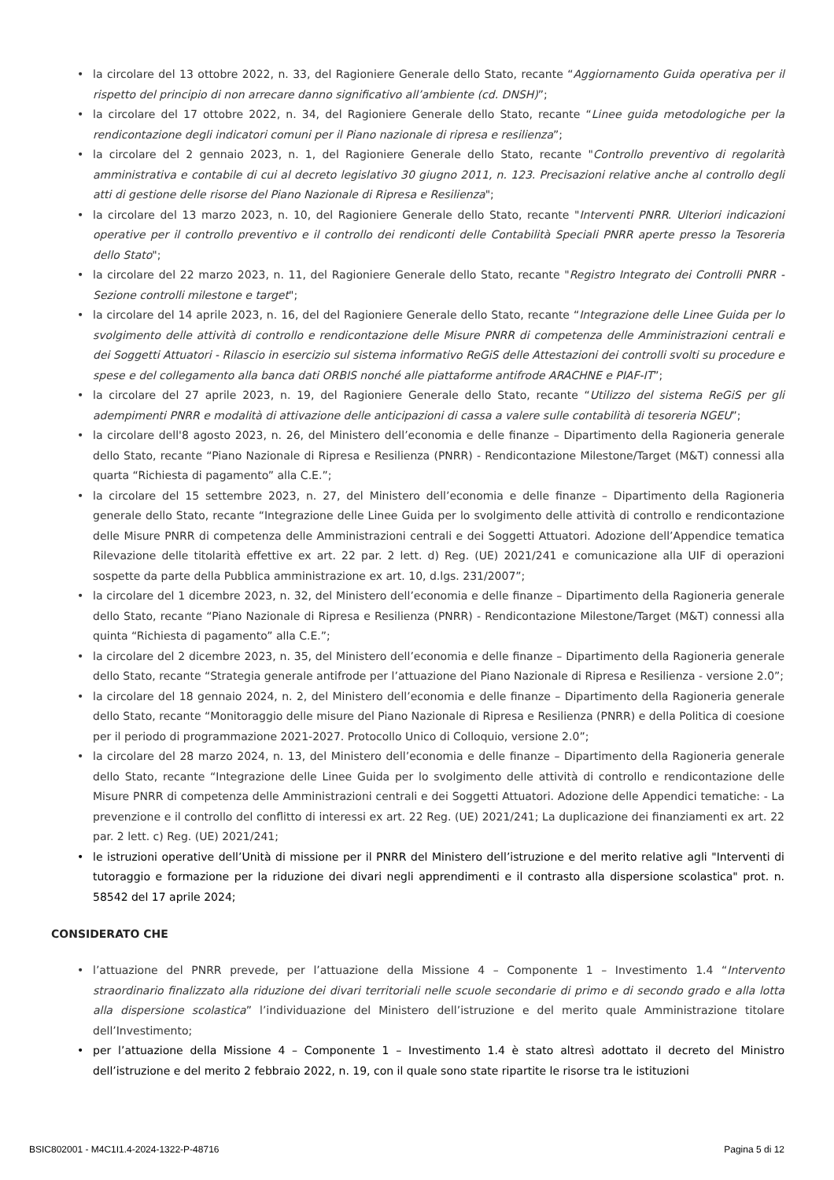• la circolare del 13 ottobre 2022, n. 33, del Ragioniere Generale dello Stato, recante “Aggiornamento Guida operativa per il rispetto del principio di non arrecare danno significativo all’ambiente (cd. DNSH)”;
• la circolare del 17 ottobre 2022, n. 34, del Ragioniere Generale dello Stato, recante “Linee guida metodologiche per la rendicontazione degli indicatori comuni per il Piano nazionale di ripresa e resilienza”;
• la circolare del 2 gennaio 2023, n. 1, del Ragioniere Generale dello Stato, recante "Controllo preventivo di regolarità amministrativa e contabile di cui al decreto legislativo 30 giugno 2011, n. 123. Precisazioni relative anche al controllo degli atti di gestione delle risorse del Piano Nazionale di Ripresa e Resilienza";
• la circolare del 13 marzo 2023, n. 10, del Ragioniere Generale dello Stato, recante "Interventi PNRR. Ulteriori indicazioni operative per il controllo preventivo e il controllo dei rendiconti delle Contabilità Speciali PNRR aperte presso la Tesoreria dello Stato";
• la circolare del 22 marzo 2023, n. 11, del Ragioniere Generale dello Stato, recante "Registro Integrato dei Controlli PNRR - Sezione controlli milestone e target";
• la circolare del 14 aprile 2023, n. 16, del del Ragioniere Generale dello Stato, recante “Integrazione delle Linee Guida per lo svolgimento delle attività di controllo e rendicontazione delle Misure PNRR di competenza delle Amministrazioni centrali e dei Soggetti Attuatori - Rilascio in esercizio sul sistema informativo ReGiS delle Attestazioni dei controlli svolti su procedure e spese e del collegamento alla banca dati ORBIS nonché alle piattaforme antifrode ARACHNE e PIAF-IT”;
• la circolare del 27 aprile 2023, n. 19, del Ragioniere Generale dello Stato, recante “Utilizzo del sistema ReGiS per gli adempimenti PNRR e modalità di attivazione delle anticipazioni di cassa a valere sulle contabilità di tesoreria NGEU”;
• la circolare dell'8 agosto 2023, n. 26, del Ministero dell’economia e delle finanze – Dipartimento della Ragioneria generale dello Stato, recante “Piano Nazionale di Ripresa e Resilienza (PNRR) - Rendicontazione Milestone/Target (M&T) connessi alla quarta “Richiesta di pagamento” alla C.E.”;
• la circolare del 15 settembre 2023, n. 27, del Ministero dell’economia e delle finanze – Dipartimento della Ragioneria generale dello Stato, recante “Integrazione delle Linee Guida per lo svolgimento delle attività di controllo e rendicontazione delle Misure PNRR di competenza delle Amministrazioni centrali e dei Soggetti Attuatori. Adozione dell’Appendice tematica Rilevazione delle titolarità effettive ex art. 22 par. 2 lett. d) Reg. (UE) 2021/241 e comunicazione alla UIF di operazioni sospette da parte della Pubblica amministrazione ex art. 10, d.lgs. 231/2007”;
• la circolare del 1 dicembre 2023, n. 32, del Ministero dell’economia e delle finanze – Dipartimento della Ragioneria generale dello Stato, recante “Piano Nazionale di Ripresa e Resilienza (PNRR) - Rendicontazione Milestone/Target (M&T) connessi alla quinta “Richiesta di pagamento” alla C.E.”;
• la circolare del 2 dicembre 2023, n. 35, del Ministero dell’economia e delle finanze – Dipartimento della Ragioneria generale dello Stato, recante “Strategia generale antifrode per l’attuazione del Piano Nazionale di Ripresa e Resilienza - versione 2.0”;
• la circolare del 18 gennaio 2024, n. 2, del Ministero dell’economia e delle finanze – Dipartimento della Ragioneria generale dello Stato, recante “Monitoraggio delle misure del Piano Nazionale di Ripresa e Resilienza (PNRR) e della Politica di coesione per il periodo di programmazione 2021-2027. Protocollo Unico di Colloquio, versione 2.0”;
• la circolare del 28 marzo 2024, n. 13, del Ministero dell’economia e delle finanze – Dipartimento della Ragioneria generale dello Stato, recante “Integrazione delle Linee Guida per lo svolgimento delle attività di controllo e rendicontazione delle Misure PNRR di competenza delle Amministrazioni centrali e dei Soggetti Attuatori. Adozione delle Appendici tematiche: - La prevenzione e il controllo del conflitto di interessi ex art. 22 Reg. (UE) 2021/241; La duplicazione dei finanziamenti ex art. 22 par. 2 lett. c) Reg. (UE) 2021/241;
• le istruzioni operative dell’Unità di missione per il PNRR del Ministero dell’istruzione e del merito relative agli "Interventi di tutoraggio e formazione per la riduzione dei divari negli apprendimenti e il contrasto alla dispersione scolastica" prot. n. 58542 del 17 aprile 2024;
CONSIDERATO CHE
• l’attuazione del PNRR prevede, per l’attuazione della Missione 4 – Componente 1 – Investimento 1.4 “Intervento straordinario finalizzato alla riduzione dei divari territoriali nelle scuole secondarie di primo e di secondo grado e alla lotta alla dispersione scolastica” l’individuazione del Ministero dell’istruzione e del merito quale Amministrazione titolare dell’Investimento;
• per l’attuazione della Missione 4 – Componente 1 – Investimento 1.4 è stato altresì adottato il decreto del Ministro dell’istruzione e del merito 2 febbraio 2022, n. 19, con il quale sono state ripartite le risorse tra le istituzioni
BSIC802001 - M4C1I1.4-2024-1322-P-48716 Pagina 5 di 12